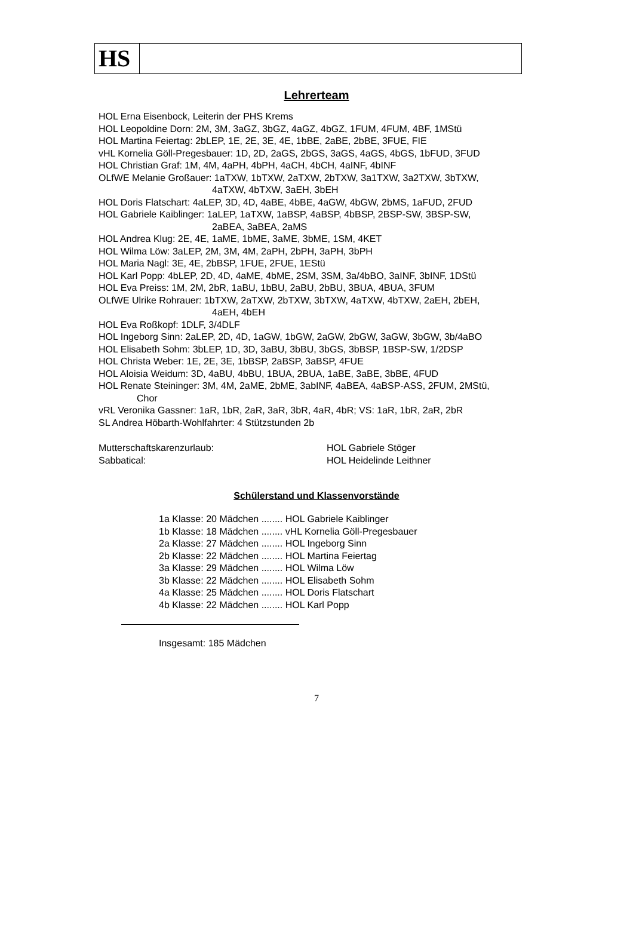HS
Lehrerteam
HOL Erna Eisenbock, Leiterin der PHS Krems
HOL Leopoldine Dorn: 2M, 3M, 3aGZ, 3bGZ, 4aGZ, 4bGZ, 1FUM, 4FUM, 4BF, 1MStü
HOL Martina Feiertag: 2bLEP, 1E, 2E, 3E, 4E, 1bBE, 2aBE, 2bBE, 3FUE, FIE
vHL Kornelia Göll-Pregesbauer: 1D, 2D, 2aGS, 2bGS, 3aGS, 4aGS, 4bGS, 1bFUD, 3FUD
HOL Christian Graf: 1M, 4M, 4aPH, 4bPH, 4aCH, 4bCH, 4aINF, 4bINF
OLfWE Melanie Großauer: 1aTXW, 1bTXW, 2aTXW, 2bTXW, 3a1TXW, 3a2TXW, 3bTXW,
4aTXW, 4bTXW, 3aEH, 3bEH
HOL Doris Flatschart: 4aLEP, 3D, 4D, 4aBE, 4bBE, 4aGW, 4bGW, 2bMS, 1aFUD, 2FUD
HOL Gabriele Kaiblinger: 1aLEP, 1aTXW, 1aBSP, 4aBSP, 4bBSP, 2BSP-SW, 3BSP-SW,
2aBEA, 3aBEA, 2aMS
HOL Andrea Klug: 2E, 4E, 1aME, 1bME, 3aME, 3bME, 1SM, 4KET
HOL Wilma Löw: 3aLEP, 2M, 3M, 4M, 2aPH, 2bPH, 3aPH, 3bPH
HOL Maria Nagl: 3E, 4E, 2bBSP, 1FUE, 2FUE, 1EStü
HOL Karl Popp: 4bLEP, 2D, 4D, 4aME, 4bME, 2SM, 3SM, 3a/4bBO, 3aINF, 3bINF, 1DStü
HOL Eva Preiss: 1M, 2M, 2bR, 1aBU, 1bBU, 2aBU, 2bBU, 3BUA, 4BUA, 3FUM
OLfWE Ulrike Rohrauer: 1bTXW, 2aTXW, 2bTXW, 3bTXW, 4aTXW, 4bTXW, 2aEH, 2bEH,
4aEH, 4bEH
HOL Eva Roßkopf: 1DLF, 3/4DLF
HOL Ingeborg Sinn: 2aLEP, 2D, 4D, 1aGW, 1bGW, 2aGW, 2bGW, 3aGW, 3bGW, 3b/4aBO
HOL Elisabeth Sohm: 3bLEP, 1D, 3D, 3aBU, 3bBU, 3bGS, 3bBSP, 1BSP-SW, 1/2DSP
HOL Christa Weber: 1E, 2E, 3E, 1bBSP, 2aBSP, 3aBSP, 4FUE
HOL Aloisia Weidum: 3D, 4aBU, 4bBU, 1BUA, 2BUA, 1aBE, 3aBE, 3bBE, 4FUD
HOL Renate Steininger: 3M, 4M, 2aME, 2bME, 3abINF, 4aBEA, 4aBSP-ASS, 2FUM, 2MStü,
Chor
vRL Veronika Gassner: 1aR, 1bR, 2aR, 3aR, 3bR, 4aR, 4bR; VS: 1aR, 1bR, 2aR, 2bR
SL Andrea Höbarth-Wohlfahrter: 4 Stützstunden 2b
Mutterschaftskarenzurlaub: HOL Gabriele Stöger
Sabbatical: HOL Heidelinde Leithner
Schülerstand und Klassenvorstände
1a Klasse: 20 Mädchen ........ HOL Gabriele Kaiblinger
1b Klasse: 18 Mädchen ........ vHL Kornelia Göll-Pregesbauer
2a Klasse: 27 Mädchen ........ HOL Ingeborg Sinn
2b Klasse: 22 Mädchen ........ HOL Martina Feiertag
3a Klasse: 29 Mädchen ........ HOL Wilma Löw
3b Klasse: 22 Mädchen ........ HOL Elisabeth Sohm
4a Klasse: 25 Mädchen ........ HOL Doris Flatschart
4b Klasse: 22 Mädchen ........ HOL Karl Popp
Insgesamt: 185 Mädchen
7